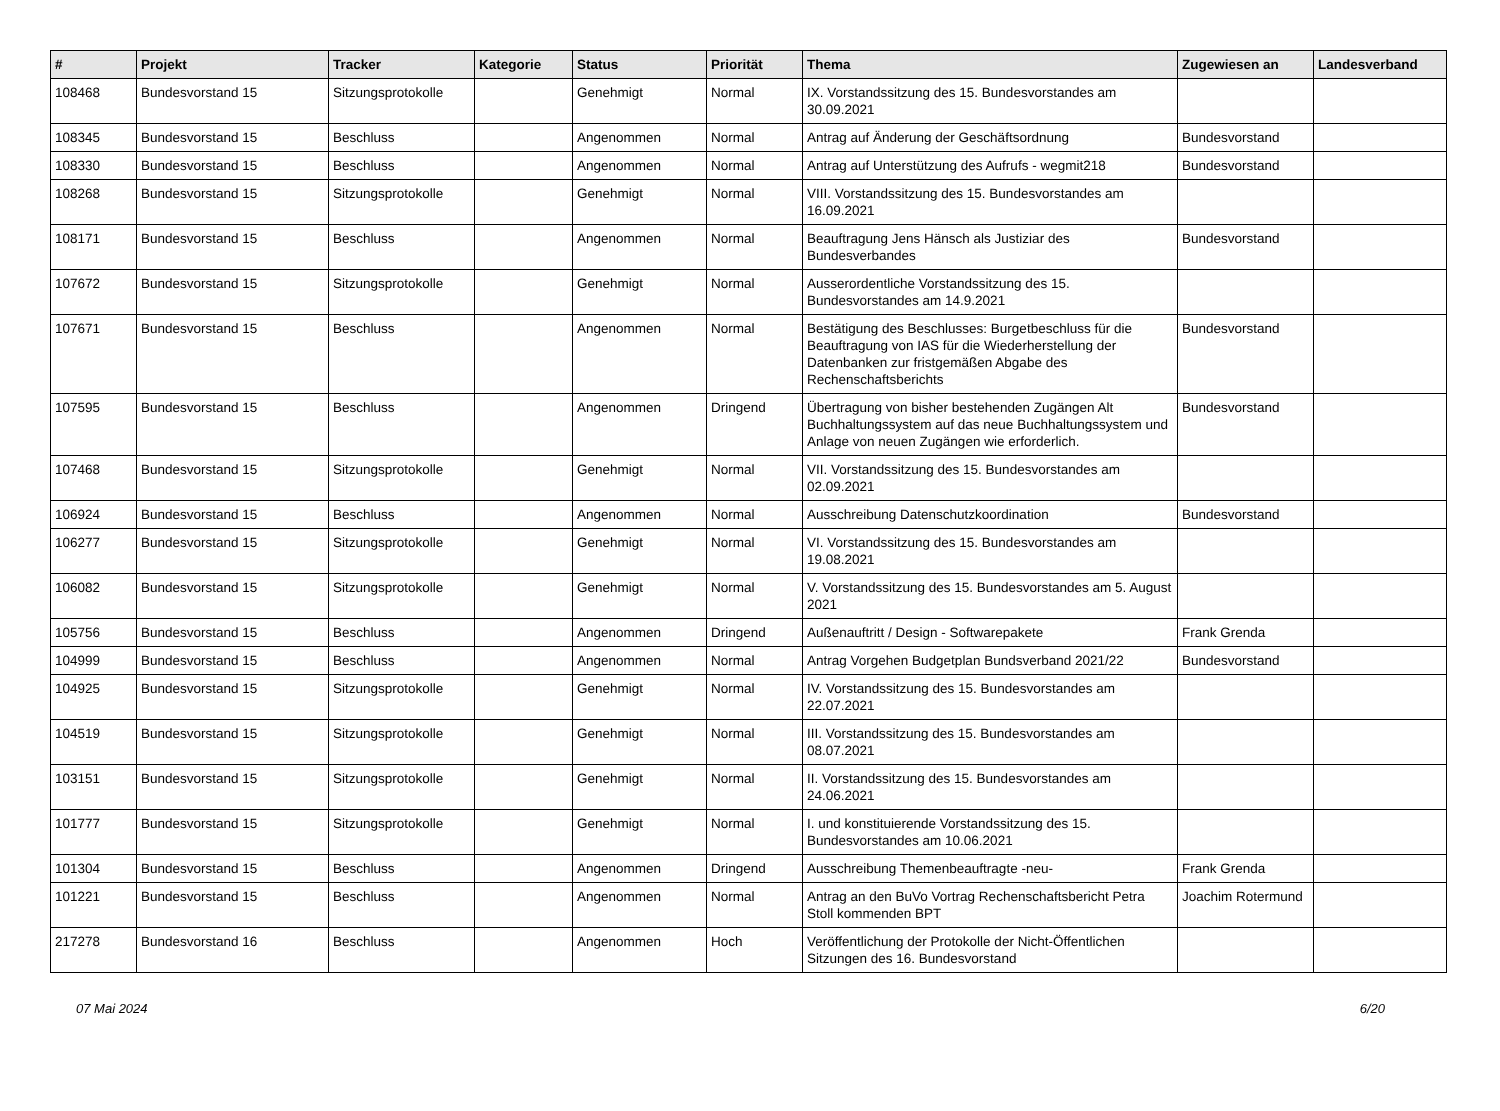| # | Projekt | Tracker | Kategorie | Status | Priorität | Thema | Zugewiesen an | Landesverband |
| --- | --- | --- | --- | --- | --- | --- | --- | --- |
| 108468 | Bundesvorstand 15 | Sitzungsprotokolle | | Genehmigt | Normal | IX. Vorstandssitzung des 15. Bundesvorstandes am 30.09.2021 | | |
| 108345 | Bundesvorstand 15 | Beschluss | | Angenommen | Normal | Antrag auf Änderung der Geschäftsordnung | Bundesvorstand | |
| 108330 | Bundesvorstand 15 | Beschluss | | Angenommen | Normal | Antrag auf Unterstützung des Aufrufs - wegmit218 | Bundesvorstand | |
| 108268 | Bundesvorstand 15 | Sitzungsprotokolle | | Genehmigt | Normal | VIII. Vorstandssitzung des 15. Bundesvorstandes am 16.09.2021 | | |
| 108171 | Bundesvorstand 15 | Beschluss | | Angenommen | Normal | Beauftragung Jens Hänsch als Justiziar des Bundesverbandes | Bundesvorstand | |
| 107672 | Bundesvorstand 15 | Sitzungsprotokolle | | Genehmigt | Normal | Ausserordentliche Vorstandssitzung des 15. Bundesvorstandes am 14.9.2021 | | |
| 107671 | Bundesvorstand 15 | Beschluss | | Angenommen | Normal | Bestätigung des Beschlusses: Burgetbeschluss für die Beauftragung von IAS für die Wiederherstellung der Datenbanken zur fristgemäßen Abgabe des Rechenschaftsberichts | Bundesvorstand | |
| 107595 | Bundesvorstand 15 | Beschluss | | Angenommen | Dringend | Übertragung von bisher bestehenden Zugängen Alt Buchhaltungssystem auf das neue Buchhaltungssystem und Anlage von neuen Zugängen wie erforderlich. | Bundesvorstand | |
| 107468 | Bundesvorstand 15 | Sitzungsprotokolle | | Genehmigt | Normal | VII. Vorstandssitzung des 15. Bundesvorstandes am 02.09.2021 | | |
| 106924 | Bundesvorstand 15 | Beschluss | | Angenommen | Normal | Ausschreibung Datenschutzkoordination | Bundesvorstand | |
| 106277 | Bundesvorstand 15 | Sitzungsprotokolle | | Genehmigt | Normal | VI. Vorstandssitzung des 15. Bundesvorstandes am 19.08.2021 | | |
| 106082 | Bundesvorstand 15 | Sitzungsprotokolle | | Genehmigt | Normal | V. Vorstandssitzung des 15. Bundesvorstandes am 5. August 2021 | | |
| 105756 | Bundesvorstand 15 | Beschluss | | Angenommen | Dringend | Außenauftritt / Design - Softwarepakete | Frank Grenda | |
| 104999 | Bundesvorstand 15 | Beschluss | | Angenommen | Normal | Antrag Vorgehen Budgetplan Bundsverband 2021/22 | Bundesvorstand | |
| 104925 | Bundesvorstand 15 | Sitzungsprotokolle | | Genehmigt | Normal | IV. Vorstandssitzung des 15. Bundesvorstandes am 22.07.2021 | | |
| 104519 | Bundesvorstand 15 | Sitzungsprotokolle | | Genehmigt | Normal | III. Vorstandssitzung des 15. Bundesvorstandes am 08.07.2021 | | |
| 103151 | Bundesvorstand 15 | Sitzungsprotokolle | | Genehmigt | Normal | II. Vorstandssitzung des 15. Bundesvorstandes am 24.06.2021 | | |
| 101777 | Bundesvorstand 15 | Sitzungsprotokolle | | Genehmigt | Normal | I. und konstituierende Vorstandssitzung des 15. Bundesvorstandes am 10.06.2021 | | |
| 101304 | Bundesvorstand 15 | Beschluss | | Angenommen | Dringend | Ausschreibung Themenbeauftragte -neu- | Frank Grenda | |
| 101221 | Bundesvorstand 15 | Beschluss | | Angenommen | Normal | Antrag an den BuVo Vortrag Rechenschaftsbericht Petra Stoll kommenden BPT | Joachim Rotermund | |
| 217278 | Bundesvorstand 16 | Beschluss | | Angenommen | Hoch | Veröffentlichung der Protokolle der Nicht-Öffentlichen Sitzungen des 16. Bundesvorstand | | |
07 Mai 2024 6/20